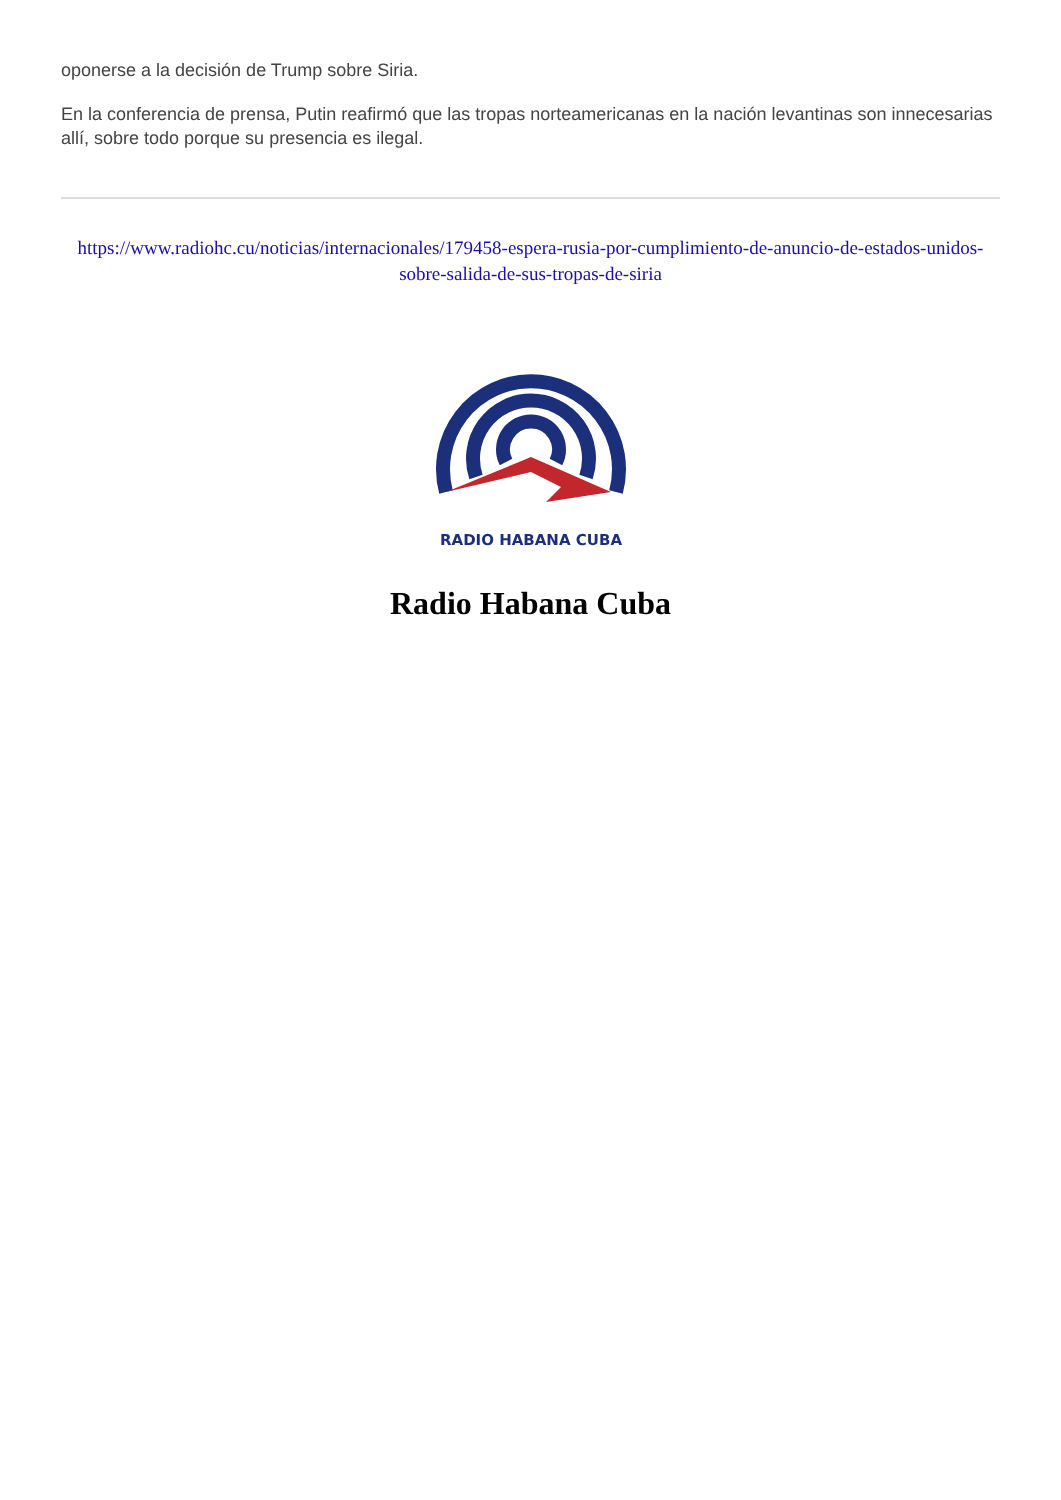oponerse a la decisión de Trump sobre Siria.
En la conferencia de prensa, Putin reafirmó que las tropas norteamericanas en la nación levantinas son innecesarias allí, sobre todo porque su presencia es ilegal.
https://www.radiohc.cu/noticias/internacionales/179458-espera-rusia-por-cumplimiento-de-anuncio-de-estados-unidos-sobre-salida-de-sus-tropas-de-siria
RADIO HABANA CUBA
Radio Habana Cuba